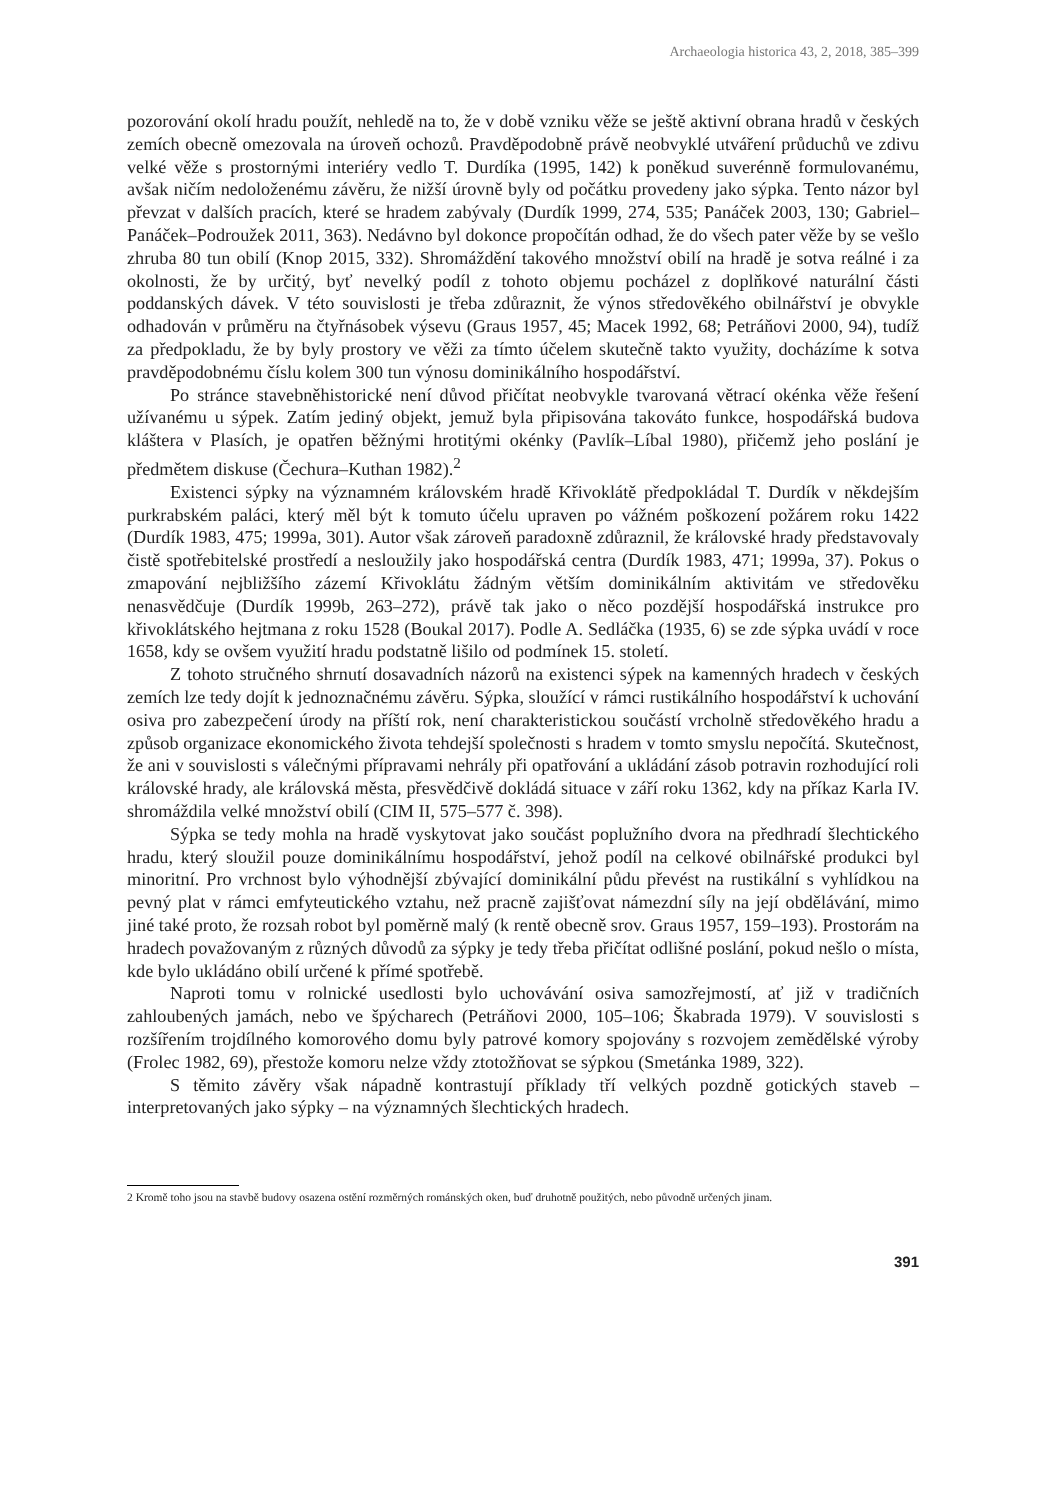Archaeologia historica 43, 2, 2018, 385–399
pozorování okolí hradu použít, nehledě na to, že v době vzniku věže se ještě aktivní obrana hradů v českých zemích obecně omezovala na úroveň ochozů. Pravděpodobně právě neobvyklé utváření průduchů ve zdivu velké věže s prostornými interiéry vedlo T. Durdíka (1995, 142) k poněkud suverénně formulovanému, avšak ničím nedoloženému závěru, že nižší úrovně byly od počátku provedeny jako sýpka. Tento názor byl převzat v dalších pracích, které se hradem zabývaly (Durdík 1999, 274, 535; Panáček 2003, 130; Gabriel–Panáček–Podroužek 2011, 363). Nedávno byl dokonce propočítán odhad, že do všech pater věže by se vešlo zhruba 80 tun obilí (Knop 2015, 332). Shromáždění takového množství obilí na hradě je sotva reálné i za okolnosti, že by určitý, byť nevelký podíl z tohoto objemu pocházel z doplňkové naturální části poddanských dávek. V této souvislosti je třeba zdůraznit, že výnos středověkého obilnářství je obvykle odhadován v průměru na čtyřnásobek výsevu (Graus 1957, 45; Macek 1992, 68; Petráňovi 2000, 94), tudíž za předpokladu, že by byly prostory ve věži za tímto účelem skutečně takto využity, docházíme k sotva pravděpodobnému číslu kolem 300 tun výnosu dominikálního hospodářství.
Po stránce stavebněhistorické není důvod přičítat neobvykle tvarovaná větrací okénka věže řešení užívanému u sýpek. Zatím jediný objekt, jemuž byla připisována takováto funkce, hospodářská budova kláštera v Plasích, je opatřen běžnými hrotitými okénky (Pavlík–Líbal 1980), přičemž jeho poslání je předmětem diskuse (Čechura–Kuthan 1982).<sup>2</sup>
Existenci sýpky na významném královském hradě Křivoklátě předpokládal T. Durdík v někdejším purkrabském paláci, který měl být k tomuto účelu upraven po vážném poškození požárem roku 1422 (Durdík 1983, 475; 1999a, 301). Autor však zároveň paradoxně zdůraznil, že královské hrady představovaly čistě spotřebitelské prostředí a nesloužily jako hospodářská centra (Durdík 1983, 471; 1999a, 37). Pokus o zmapování nejbližšího zázemí Křivoklátu žádným větším dominikálním aktivitám ve středověku nenasvědčuje (Durdík 1999b, 263–272), právě tak jako o něco pozdější hospodářská instrukce pro křivoklátského hejtmana z roku 1528 (Boukal 2017). Podle A. Sedláčka (1935, 6) se zde sýpka uvádí v roce 1658, kdy se ovšem využití hradu podstatně lišilo od podmínek 15. století.
Z tohoto stručného shrnutí dosavadních názorů na existenci sýpek na kamenných hradech v českých zemích lze tedy dojít k jednoznačnému závěru. Sýpka, sloužící v rámci rustikálního hospodářství k uchování osiva pro zabezpečení úrody na příští rok, není charakteristickou součástí vrcholně středověkého hradu a způsob organizace ekonomického života tehdejší společnosti s hradem v tomto smyslu nepočítá. Skutečnost, že ani v souvislosti s válečnými přípravami nehrály při opatřování a ukládání zásob potravin rozhodující roli královské hrady, ale královská města, přesvědčivě dokládá situace v září roku 1362, kdy na příkaz Karla IV. shromáždila velké množství obilí (CIM II, 575–577 č. 398).
Sýpka se tedy mohla na hradě vyskytovat jako součást poplužního dvora na předhradí šlechtického hradu, který sloužil pouze dominikálnímu hospodářství, jehož podíl na celkové obilnářské produkci byl minoritní. Pro vrchnost bylo výhodnější zbývající dominikální půdu převést na rustikální s vyhlídkou na pevný plat v rámci emfyteutického vztahu, než pracně zajišťovat námezdní síly na její obdělávání, mimo jiné také proto, že rozsah robot byl poměrně malý (k rentě obecně srov. Graus 1957, 159–193). Prostorám na hradech považovaným z různých důvodů za sýpky je tedy třeba přičítat odlišné poslání, pokud nešlo o místa, kde bylo ukládáno obilí určené k přímé spotřebě.
Naproti tomu v rolnické usedlosti bylo uchovávání osiva samozřejmostí, ať již v tradičních zahloubených jamách, nebo ve špýcharech (Petráňovi 2000, 105–106; Škabrada 1979). V souvislosti s rozšířením trojdílného komorového domu byly patrové komory spojovány s rozvojem zemědělské výroby (Frolec 1982, 69), přestože komoru nelze vždy ztotožňovat se sýpkou (Smetánka 1989, 322).
S těmito závěry však nápadně kontrastují příklady tří velkých pozdně gotických staveb – interpretovaných jako sýpky – na významných šlechtických hradech.
2 Kromě toho jsou na stavbě budovy osazena ostění rozměrných románských oken, buď druhotně použitých, nebo původně určených jinam.
391